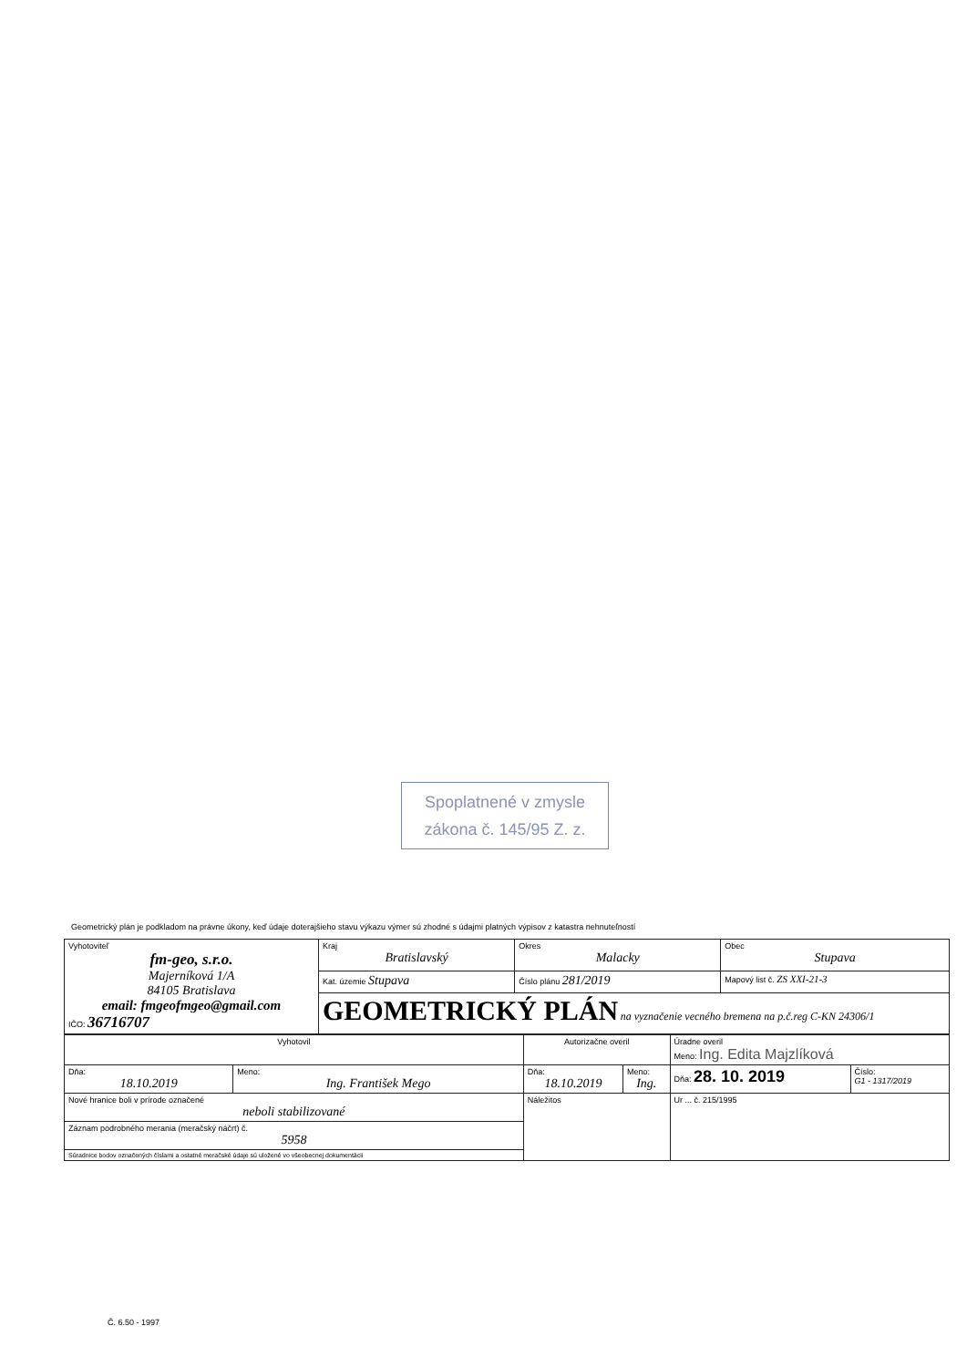Spoplatnené v zmysle
zákona č. 145/95 Z. z.
Geometrický plán je podkladom na právne úkony, keď údaje doterajšieho stavu výkazu výmer sú zhodné s údajmi platných výpisov z katastra nehnuteľností
| Vyhotoviteľ fm-geo, s.r.o. Majerníková 1/A 84105 Bratislava email: fmgeofmgeo@gmail.com IČO: 36716707 | Kraj Bratislavský | Okres Malacky | Obec Stupava |
| | Kat. územie Stupava | Číslo plánu 281/2019 | Mapový list č. ZS XXI-21-3 |
| | GEOMETRICKÝ PLÁN na vyznačenie vecného bremena na p.č.reg C-KN 24306/1 | | |
| Vyhotovil | | Autorizačne overil | | Úradne overil Meno: Ing. Edita Majzlíková | |
| Dňa: 18.10.2019 | Meno: Ing. František Mego | Dňa: 18.10.2019 | Meno: Ing. | Dňa: 28. 10. 2019 | Číslo: G1 - 1317/2019 |
| Nové hranice boli v prírode označené neboli stabilizované | | Náležitos | | Ur ... č. 215/1995 | |
| Záznam podrobného merania (meračský náčrt) č. 5958 | | | | | |
| Súradnice bodov označených číslami a ostatné meračské údaje sú uložené vo všeobecnej dokumentácii | | | | | |
Č. 6.50 - 1997